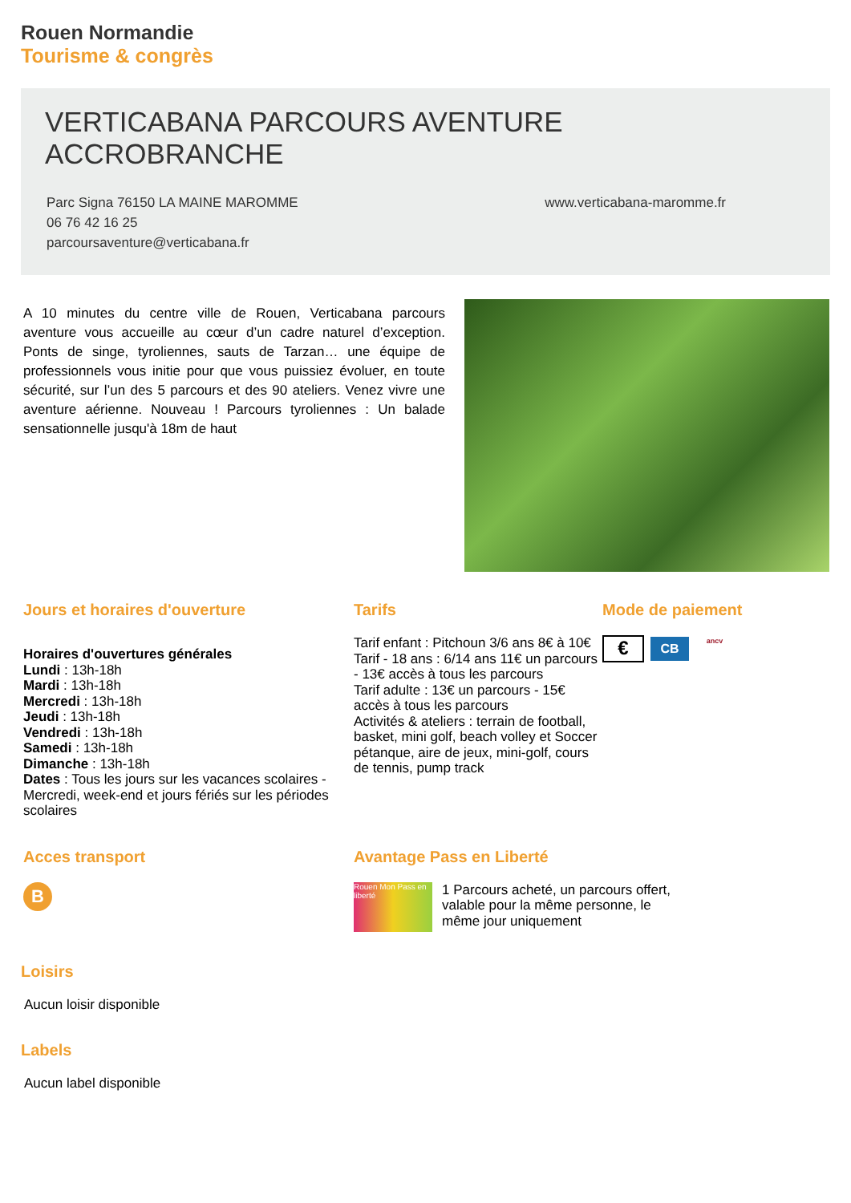Rouen Normandie
Tourisme & congrès
VERTICABANA PARCOURS AVENTURE ACCROBRANCHE
Parc Signa 76150 LA MAINE MAROMME
06 76 42 16 25
parcoursaventure@verticabana.fr
www.verticabana-maromme.fr
A 10 minutes du centre ville de Rouen, Verticabana parcours aventure vous accueille au cœur d’un cadre naturel d’exception. Ponts de singe, tyroliennes, sauts de Tarzan… une équipe de professionnels vous initie pour que vous puissiez évoluer, en toute sécurité, sur l’un des 5 parcours et des 90 ateliers. Venez vivre une aventure aérienne. Nouveau ! Parcours tyroliennes : Un balade sensationnelle jusqu'à 18m de haut
Jours et horaires d'ouverture
Horaires d'ouvertures générales
Lundi : 13h-18h
Mardi : 13h-18h
Mercredi : 13h-18h
Jeudi : 13h-18h
Vendredi : 13h-18h
Samedi : 13h-18h
Dimanche : 13h-18h
Dates : Tous les jours sur les vacances scolaires - Mercredi, week-end et jours fériés sur les périodes scolaires
Tarifs
Tarif enfant : Pitchoun 3/6 ans 8€ à 10€
Tarif - 18 ans : 6/14 ans 11€ un parcours - 13€ accès à tous les parcours
Tarif adulte : 13€ un parcours - 15€ accès à tous les parcours
Activités & ateliers : terrain de football, basket, mini golf, beach volley et Soccer pétanque, aire de jeux, mini-golf, cours de tennis, pump track
Mode de paiement
€ CB ancv
Acces transport
B
Avantage Pass en Liberté
Rouen Mon Pass en liberté
1 Parcours acheté, un parcours offert, valable pour la même personne, le même jour uniquement
Loisirs
Aucun loisir disponible
Labels
Aucun label disponible